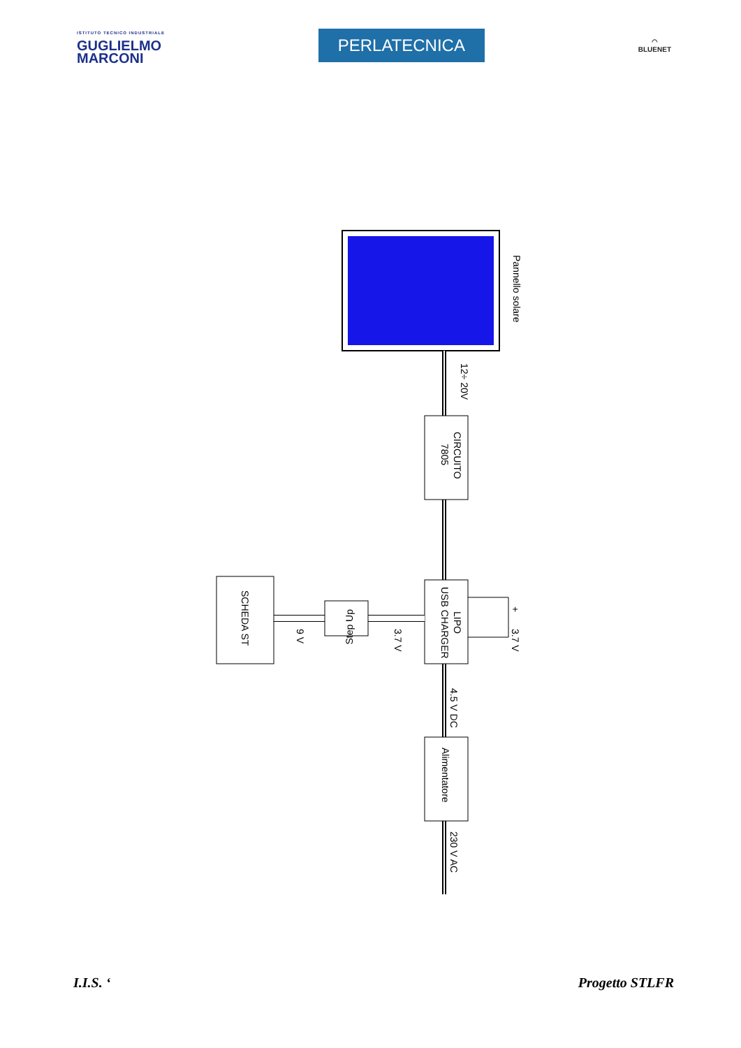ISTITUTO TECNICO INDUSTRIALE
GUGLIELMO
MARCONI
PERLATECNICA
◠
BLUENET
Pannello solare
CIRCUITO
7805
12÷ 20V
LIPO
USB CHARGER
+
3.7 V
Step Up
3.7 V
9 V
SCHEDA ST
4.5 V DC
Alimentatore
230 V AC
I.I.S. ‘Progetto STLFR